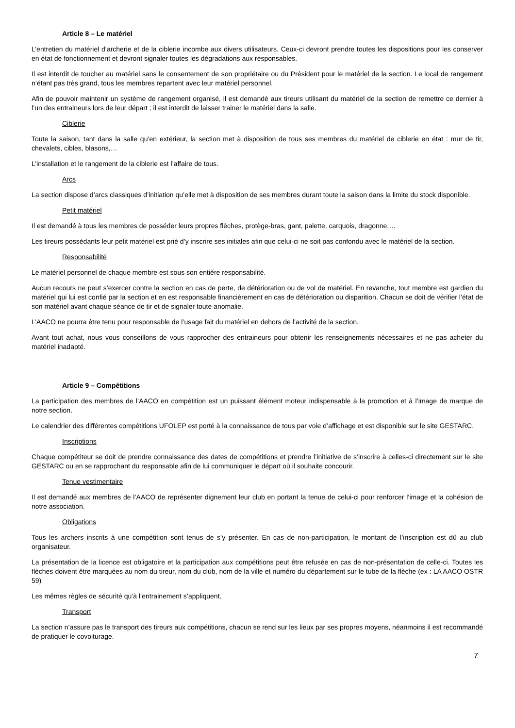Article 8 – Le matériel
L’entretien du matériel d’archerie et de la ciblerie incombe aux divers utilisateurs. Ceux-ci devront prendre toutes les dispositions pour les conserver en état de fonctionnement et devront signaler toutes les dégradations aux responsables.
Il est interdit de toucher au matériel sans le consentement de son propriétaire ou du Président pour le matériel de la section. Le local de rangement n’étant pas très grand, tous les membres repartent avec leur matériel personnel.
Afin de pouvoir maintenir un système de rangement organisé, il est demandé aux tireurs utilisant du matériel de la section de remettre ce dernier à l’un des entraineurs lors de leur départ ; il est interdit de laisser trainer le matériel dans la salle.
Ciblerie
Toute la saison, tant dans la salle qu’en extérieur, la section met à disposition de tous ses membres du matériel de ciblerie en état : mur de tir, chevalets, cibles, blasons,…
L’installation et le rangement de la ciblerie est l’affaire de tous.
Arcs
La section dispose d’arcs classiques d’initiation qu’elle met à disposition de ses membres durant toute la saison dans la limite du stock disponible.
Petit matériel
Il est demandé à tous les membres de posséder leurs propres flèches, protège-bras, gant, palette, carquois, dragonne,…
Les tireurs possédants leur petit matériel est prié d’y inscrire ses initiales afin que celui-ci ne soit pas confondu avec le matériel de la section.
Responsabilité
Le matériel personnel de chaque membre est sous son entière responsabilité.
Aucun recours ne peut s’exercer contre la section en cas de perte, de détérioration ou de vol de matériel. En revanche, tout membre est gardien du matériel qui lui est confié par la section et en est responsable financièrement en cas de détérioration ou disparition. Chacun se doit de vérifier l’état de son matériel avant chaque séance de tir et de signaler toute anomalie.
L’AACO ne pourra être tenu pour responsable de l’usage fait du matériel en dehors de l’activité de la section.
Avant tout achat, nous vous conseillons de vous rapprocher des entraineurs pour obtenir les renseignements nécessaires et ne pas acheter du matériel inadapté.
Article 9 – Compétitions
La participation des membres de l’AACO en compétition est un puissant élément moteur indispensable à la promotion et à l’image de marque de notre section.
Le calendrier des différentes compétitions UFOLEP est porté à la connaissance de tous par voie d’affichage et est disponible sur le site GESTARC.
Inscriptions
Chaque compétiteur se doit de prendre connaissance des dates de compétitions et prendre l’initiative de s’inscrire à celles-ci directement sur le site GESTARC ou en se rapprochant du responsable afin de lui communiquer le départ où il souhaite concourir.
Tenue vestimentaire
Il est demandé aux membres de l’AACO de représenter dignement leur club en portant la tenue de celui-ci pour renforcer l’image et la cohésion de notre association.
Obligations
Tous les archers inscrits à une compétition sont tenus de s’y présenter. En cas de non-participation, le montant de l’inscription est dû au club organisateur.
La présentation de la licence est obligatoire et la participation aux compétitions peut être refusée en cas de non-présentation de celle-ci. Toutes les flèches doivent être marquées au nom du tireur, nom du club, nom de la ville et numéro du département sur le tube de la flèche (ex : LA AACO OSTR 59)
Les mêmes règles de sécurité qu’à l’entrainement s’appliquent.
Transport
La section n’assure pas le transport des tireurs aux compétitions, chacun se rend sur les lieux par ses propres moyens, néanmoins il est recommandé de pratiquer le covoiturage.
7